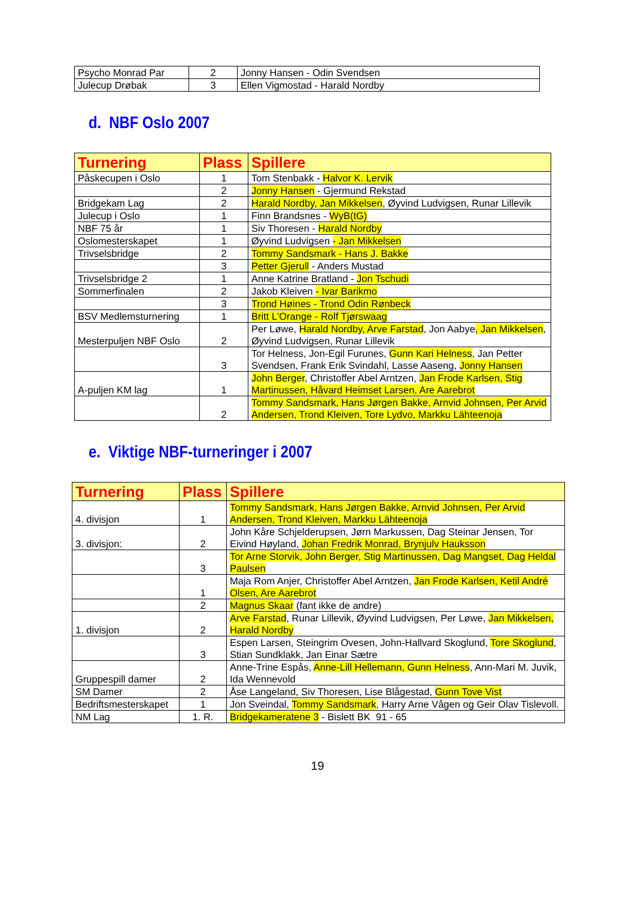| Psycho Monrad Par | 2 | Jonny Hansen - Odin Svendsen |
| Julecup Drøbak | 3 | Ellen Vigmostad - Harald Nordby |
d. NBF Oslo 2007
| Turnering | Plass | Spillere |
| --- | --- | --- |
| Påskecupen i Oslo | 1 | Tom Stenbakk - Halvor K. Lervik |
| | 2 | Jonny Hansen - Gjermund Rekstad |
| Bridgekam Lag | 2 | Harald Nordby, Jan Mikkelsen , Øyvind Ludvigsen, Runar Lillevik |
| Julecup i Oslo | 1 | Finn Brandsnes - WyB(tG) |
| NBF 75 år | 1 | Siv Thoresen - Harald Nordby |
| Oslomesterskapet | 1 | Øyvind Ludvigsen - Jan Mikkelsen |
| Trivselsbridge | 2 | Tommy Sandsmark - Hans J. Bakke |
| | 3 | Petter Gjerull - Anders Mustad |
| Trivselsbridge 2 | 1 | Anne Katrine Bratland - Jon Tschudi |
| Sommerfinalen | 2 | Jakob Kleiven - Ivar Barikmo |
| | 3 | Trond Høines - Trond Odin Rønbeck |
| BSV Medlemsturnering | 1 | Britt L'Orange - Rolf Tjørswaag |
| Mesterpuljen NBF Oslo | 2 | Per Løwe, Harald Nordby, Arve Farstad , Jon Aabye , Jan Mikkelsen , Øyvind Ludvigsen, Runar Lillevik |
| | 3 | Tor Helness, Jon-Egil Furunes, Gunn Kari Helness , Jan Petter Svendsen, Frank Erik Svindahl, Lasse Aaseng, Jonny Hansen |
| A-puljen KM lag | 1 | John Berger , Christoffer Abel Arntzen, Jan Frode Karlsen, Stig Martinussen, Håvard Heimset Larsen, Are Aarebrot |
| | 2 | Tommy Sandsmark, Hans Jørgen Bakke, Arnvid Johnsen, Per Arvid Andersen, Trond Kleiven, Tore Lydvo, Markku Lähteenoja |
e. Viktige NBF-turneringer i 2007
| Turnering | Plass | Spillere |
| --- | --- | --- |
| 4. divisjon | 1 | Tommy Sandsmark, Hans Jørgen Bakke, Arnvid Johnsen, Per Arvid Andersen, Trond Kleiven, Markku Lähteenoja |
| 3. divisjon: | 2 | John Kåre Schjelderupsen, Jørn Markussen, Dag Steinar Jensen, Tor Eivind Høyland, Johan Fredrik Monrad, Brynjulv Hauksson |
| | 3 | Tor Arne Storvik, John Berger, Stig Martinussen, Dag Mangset, Dag Heldal Paulsen |
| | 1 | Maja Rom Anjer, Christoffer Abel Arntzen, Jan Frode Karlsen, Ketil André Olsen, Are Aarebrot |
| | 2 | Magnus Skaar (fant ikke de andre) |
| 1. divisjon | 2 | Arve Farstad , Runar Lillevik, Øyvind Ludvigsen, Per Løwe, Jan Mikkelsen, Harald Nordby |
| | 3 | Espen Larsen, Steingrim Ovesen, John-Hallvard Skoglund, Tore Skoglund , Stian Sundklakk, Jan Einar Sætre |
| Gruppespill damer | 2 | Anne-Trine Espås, Anne-Lill Hellemann, Gunn Helness , Ann-Mari M. Juvik, Ida Wennevold |
| SM Damer | 2 | Åse Langeland, Siv Thoresen, Lise Blågestad, Gunn Tove Vist |
| Bedriftsmesterskapet | 1 | Jon Sveindal, Tommy Sandsmark , Harry Arne Vågen og Geir Olav Tislevoll. |
| NM Lag | 1. R. | Bridgekameratene 3 - Bislett BK 91 - 65 |
19